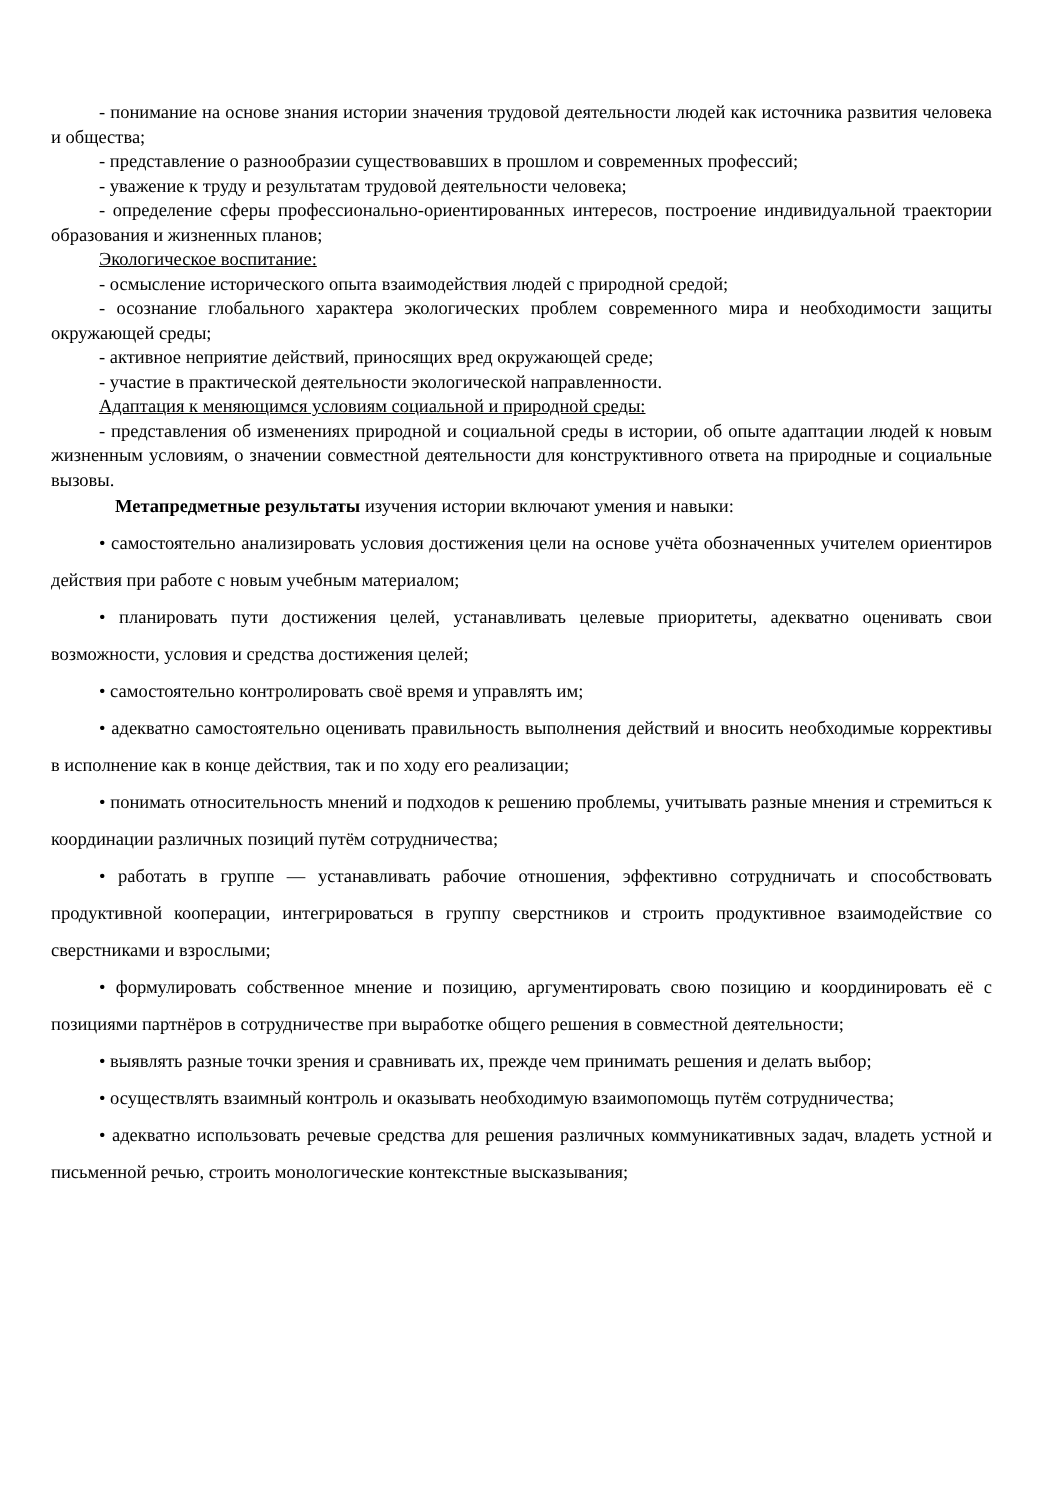- понимание на основе знания истории значения трудовой деятельности людей как источника развития человека и общества;
- представление о разнообразии существовавших в прошлом и современных профессий;
- уважение к труду и результатам трудовой деятельности человека;
- определение сферы профессионально-ориентированных интересов, построение индивидуальной траектории образования и жизненных планов;
Экологическое воспитание:
- осмысление исторического опыта взаимодействия людей с природной средой;
- осознание глобального характера экологических проблем современного мира и необходимости защиты окружающей среды;
- активное неприятие действий, приносящих вред окружающей среде;
- участие в практической деятельности экологической направленности.
Адаптация к меняющимся условиям социальной и природной среды:
- представления об изменениях природной и социальной среды в истории, об опыте адаптации людей к новым жизненным условиям, о значении совместной деятельности для конструктивного ответа на природные и социальные вызовы.
Метапредметные результаты изучения истории включают умения и навыки:
• самостоятельно анализировать условия достижения цели на основе учёта обозначенных учителем ориентиров действия при работе с новым учебным материалом;
• планировать пути достижения целей, устанавливать целевые приоритеты, адекватно оценивать свои возможности, условия и средства достижения целей;
• самостоятельно контролировать своё время и управлять им;
• адекватно самостоятельно оценивать правильность выполнения действий и вносить необходимые коррективы в исполнение как в конце действия, так и по ходу его реализации;
• понимать относительность мнений и подходов к решению проблемы, учитывать разные мнения и стремиться к координации различных позиций путём сотрудничества;
• работать в группе — устанавливать рабочие отношения, эффективно сотрудничать и способствовать продуктивной кооперации, интегрироваться в группу сверстников и строить продуктивное взаимодействие со сверстниками и взрослыми;
• формулировать собственное мнение и позицию, аргументировать свою позицию и координировать её с позициями партнёров в сотрудничестве при выработке общего решения в совместной деятельности;
• выявлять разные точки зрения и сравнивать их, прежде чем принимать решения и делать выбор;
• осуществлять взаимный контроль и оказывать необходимую взаимопомощь путём сотрудничества;
• адекватно использовать речевые средства для решения различных коммуникативных задач, владеть устной и письменной речью, строить монологические контекстные высказывания;